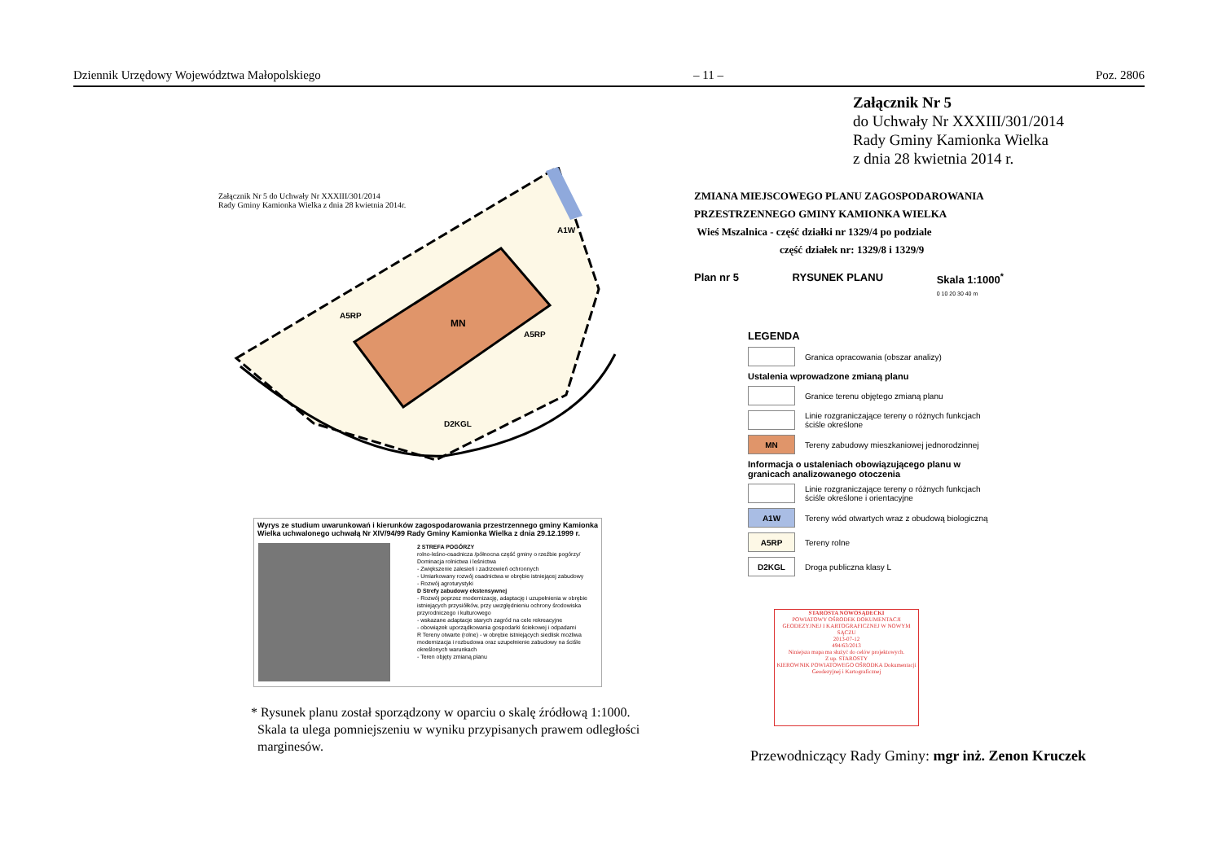Dziennik Urzędowy Województwa Małopolskiego – 11 – Poz. 2806
Załącznik Nr 5
do Uchwały Nr XXXIII/301/2014
Rady Gminy Kamionka Wielka
z dnia 28 kwietnia 2014 r.
Załącznik Nr 5 do Uchwały Nr XXXIII/301/2014
Rady Gminy Kamionka Wielka z dnia 28 kwietnia 2014r.
A5RP
MN
A5RP
A1W
D2KGL
ZMIANA MIEJSCOWEGO PLANU ZAGOSPODAROWANIA
PRZESTRZENNEGO GMINY KAMIONKA WIELKA
Wieś Mszalnica - część działki nr 1329/4 po podziale
część działek nr: 1329/8 i 1329/9
Plan nr 5 RYSUNEK PLANU Skala 1:1000<sup>*</sup>
0 10 20 30 40 m
LEGENDA
Granica opracowania (obszar analizy)
Ustalenia wprowadzone zmianą planu
Granice terenu objętego zmianą planu
Linie rozgraniczające tereny o różnych funkcjach ściśle określone
MN
Tereny zabudowy mieszkaniowej jednorodzinnej
Informacja o ustaleniach obowiązującego planu w granicach analizowanego otoczenia
Linie rozgraniczające tereny o różnych funkcjach ściśle określone i orientacyjne
A1W
Tereny wód otwartych wraz z obudową biologiczną
A5RP
Tereny rolne
D2KGL
Droga publiczna klasy L
Wyrys ze studium uwarunkowań i kierunków zagospodarowania przestrzennego gminy Kamionka Wielka uchwalonego uchwałą Nr XIV/94/99 Rady Gminy Kamionka Wielka z dnia 29.12.1999 r.
2 STREFA POGÓRZY
rolno-leśno-osadnicza /północna część gminy o rzeźbie pogórzy/
Dominacja rolnictwa i leśnictwa
- Zwiększenie zalesień i zadrzewień ochronnych
- Umiarkowany rozwój osadnictwa w obrębie istniejącej zabudowy
- Rozwój agroturystyki
D Strefy zabudowy ekstensywnej
- Rozwój poprzez modernizację, adaptację i uzupełnienia w obrębie istniejących przysiółków, przy uwzględnieniu ochrony środowiska przyrodniczego i kulturowego
- wskazane adaptacje starych zagród na cele rekreacyjne
- obowiązek uporządkowania gospodarki ściekowej i odpadami
R Tereny otwarte (rolne) - w obrębie istniejących siedlisk możliwa modernizacja i rozbudowa oraz uzupełnienie zabudowy na ściśle określonych warunkach
- Teren objęty zmianą planu
* Rysunek planu został sporządzony w oparciu o skalę źródłową 1:1000.
Skala ta ulega pomniejszeniu w wyniku przypisanych prawem odległości
marginesów.
STAROSTA NOWOSĄDECKI
POWIATOWY OŚRODEK DOKUMENTACJI GEODEZYJNEJ I KARTOGRAFICZNEJ W NOWYM SĄCZU
2013-07-12
494/63/2013
Niniejsza mapa ma służyć do celów projektowych.
Z up. STAROSTY
KIEROWNIK POWIATOWEGO OŚRODKA Dokumentacji Geodezyjnej i Kartograficznej
Przewodniczący Rady Gminy: mgr inż. Zenon Kruczek